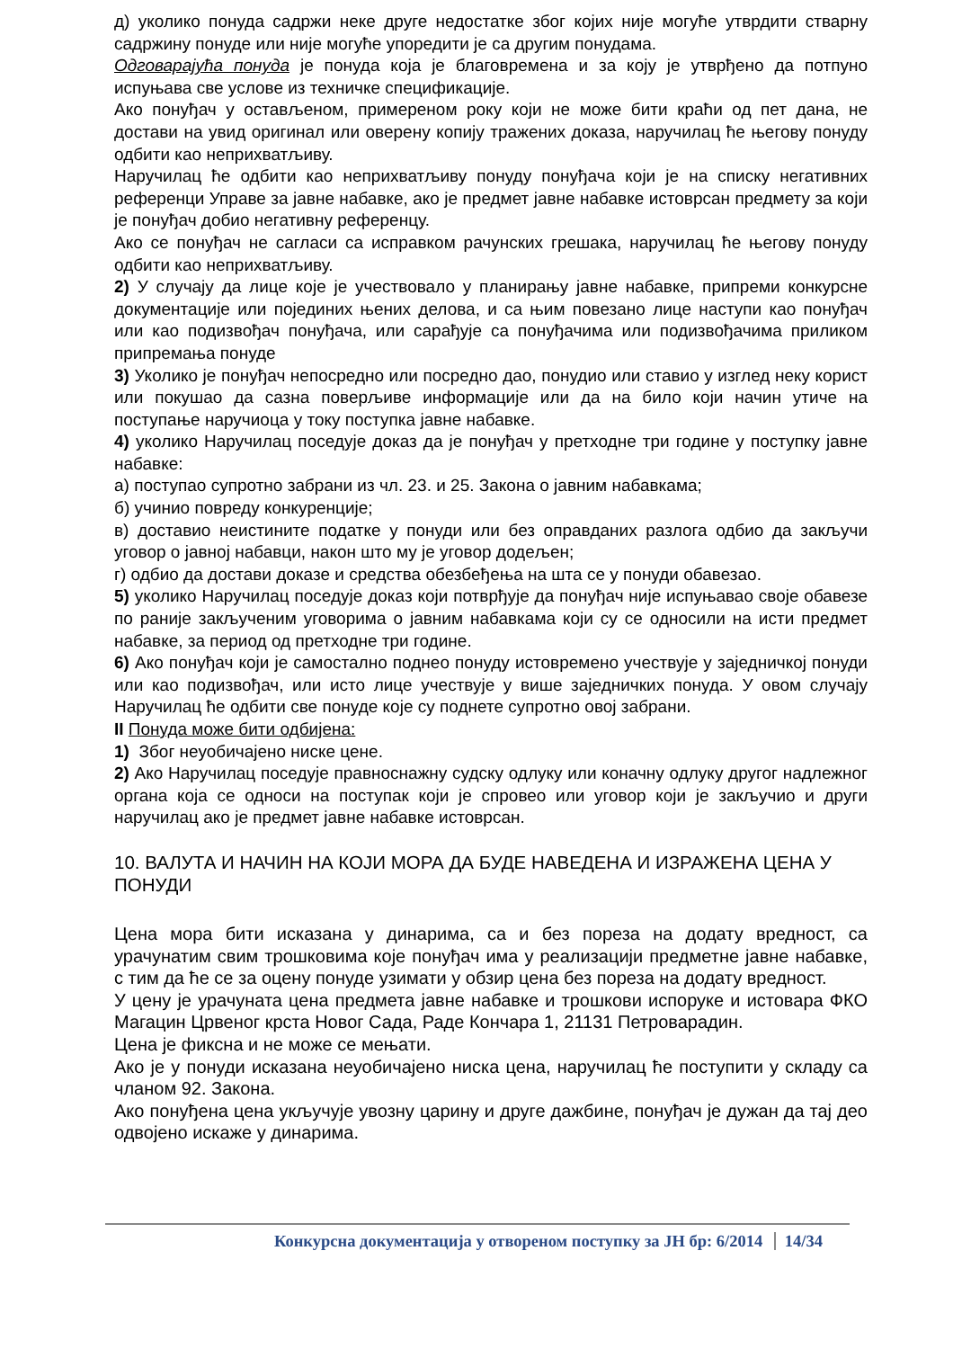д) уколико понуда садржи неке друге недостатке због којих није могуће утврдити стварну садржину понуде или није могуће упоредити је са другим понудама.
Одговарајућа понуда је понуда која је благовремена и за коју је утврђено да потпуно испуњава све услове из техничке спецификације.
Ако понуђач у остављеном, примереном року који не може бити краћи од пет дана, не достави на увид оригинал или оверену копију тражених доказа, наручилац ће његову понуду одбити као неприхватљиву.
Наручилац ће одбити као неприхватљиву понуду понуђача који је на списку негативних референци Управе за јавне набавке, ако је предмет јавне набавке истоврсан предмету за који је понуђач добио негативну референцу.
Ако се понуђач не сагласи са исправком рачунских грешака, наручилац ће његову понуду одбити као неприхватљиву.
2) У случају да лице које је учествовало у планирању јавне набавке, припреми конкурсне документације или појединих њених делова, и са њим повезано лице наступи као понуђач или као подизвођач понуђача, или сарађује са понуђачима или подизвођачима приликом припремања понуде
3) Уколико је понуђач непосредно или посредно дао, понудио или ставио у изглед неку корист или покушао да сазна поверљиве информације или да на било који начин утиче на поступање наручиоца у току поступка јавне набавке.
4) уколико Наручилац поседује доказ да је понуђач у претходне три године у поступку јавне набавке:
а) поступао супротно забрани из чл. 23. и 25. Закона о јавним набавкама;
б) учинио повреду конкуренције;
в) доставио неистините податке у понуди или без оправданих разлога одбио да закључи уговор о јавној набавци, након што му је уговор додељен;
г) одбио да достави доказе и средства обезбеђења на шта се у понуди обавезао.
5) уколико Наручилац поседује доказ који потврђује да понуђач није испуњавао своје обавезе по раније закљученим уговорима о јавним набавкама који су се односили на исти предмет набавке, за период од претходне три године.
6) Ако понуђач који је самостално поднео понуду истовремено учествује у заједничкој понуди или као подизвођач, или исто лице учествује у више заједничких понуда. У овом случају Наручилац ће одбити све понуде које су поднете супротно овој забрани.
II Понуда може бити одбијена:
1) Због неуобичајено ниске цене.
2) Ако Наручилац поседује правноснажну судску одлуку или коначну одлуку другог надлежног органа која се односи на поступак који је спровео или уговор који је закључио и други наручилац ако је предмет јавне набавке истоврсан.
10. ВАЛУТА И НАЧИН НА КОЈИ МОРА ДА БУДЕ НАВЕДЕНА И ИЗРАЖЕНА ЦЕНА У ПОНУДИ
Цена мора бити исказана у динарима, са и без пореза на додату вредност, са урачунатим свим трошковима које понуђач има у реализацији предметне јавне набавке, с тим да ће се за оцену понуде узимати у обзир цена без пореза на додату вредност.
У цену је урачуната цена предмета јавне набавке и трошкови испоруке и истовара ФКО Магацин Црвеног крста Новог Сада, Раде Кончара 1, 21131 Петроварадин.
Цена је фиксна и не може се мењати.
Ако је у понуди исказана неуобичајено ниска цена, наручилац ће поступити у складу са чланом 92. Закона.
Ако понуђена цена укључује увозну царину и друге дажбине, понуђач је дужан да тај део одвојено искаже у динарима.
Конкурсна документација у отвореном поступку за ЈН бр: 6/2014 14/34